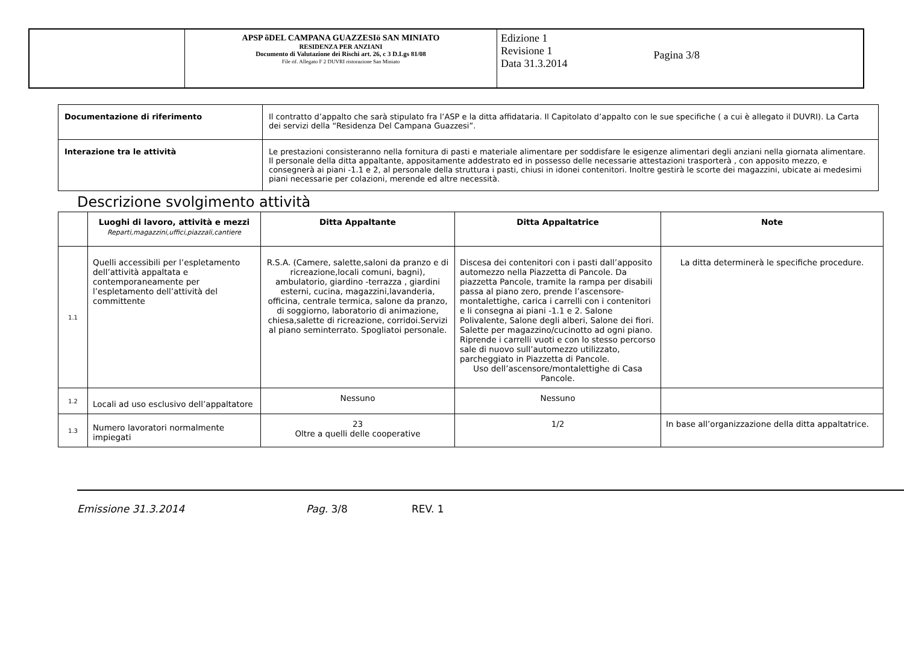| | APSP õDEL CAMPANA GUAZZESIö SAN MINIATO RESIDENZA PER ANZIANI Documento di Valutazione dei Rischi art. 26, c 3 D.Lgs 81/08 File rif. Allegato F 2 DUVRI ristorazione San Miniato | Edizione 1 Revisione 1 Data 31.3.2014 Pagina 3/8 |
| Documentazione di riferimento | Il contratto d’appalto che sarà stipulato fra l’ASP e la ditta affidataria. Il Capitolato d’appalto con le sue specifiche ( a cui è allegato il DUVRI). La Carta dei servizi della “Residenza Del Campana Guazzesi”. |
| Interazione tra le attività | Le prestazioni consisteranno nella fornitura di pasti e materiale alimentare per soddisfare le esigenze alimentari degli anziani nella giornata alimentare. Il personale della ditta appaltante, appositamente addestrato ed in possesso delle necessarie attestazioni trasporterà , con apposito mezzo, e consegnerà ai piani -1.1 e 2, al personale della struttura i pasti, chiusi in idonei contenitori. Inoltre gestirà le scorte dei magazzini, ubicate ai medesimi piani necessarie per colazioni, merende ed altre necessità. |
Descrizione svolgimento attività
| | Luoghi di lavoro, attività e mezzi Reparti,magazzini,uffici,piazzali,cantiere | Ditta Appaltante | Ditta Appaltatrice | Note |
| --- | --- | --- | --- | --- |
| 1.1 | Quelli accessibili per l’espletamento dell’attività appaltata e contemporaneamente per l’espletamento dell’attività del committente | R.S.A. (Camere, salette,saloni da pranzo e di ricreazione,locali comuni, bagni), ambulatorio, giardino -terrazza , giardini esterni, cucina, magazzini,lavanderia, officina, centrale termica, salone da pranzo, di soggiorno, laboratorio di animazione, chiesa,salette di ricreazione, corridoi.Servizi al piano seminterrato. Spogliatoi personale. | Discesa dei contenitori con i pasti dall’apposito automezzo nella Piazzetta di Pancole. Da piazzetta Pancole, tramite la rampa per disabili passa al piano zero, prende l’ascensore- montalettighe, carica i carrelli con i contenitori e li consegna ai piani -1.1 e 2. Salone Polivalente, Salone degli alberi, Salone dei fiori. Salette per magazzino/cucinotto ad ogni piano. Riprende i carrelli vuoti e con lo stesso percorso sale di nuovo sull’automezzo utilizzato, parcheggiato in Piazzetta di Pancole. Uso dell’ascensore/montalettighe di Casa Pancole. | La ditta determinerà le specifiche procedure. |
| 1.2 | Locali ad uso esclusivo dell’appaltatore | Nessuno | Nessuno | |
| 1.3 | Numero lavoratori normalmente impiegati | 23 Oltre a quelli delle cooperative | 1/2 | In base all’organizzazione della ditta appaltatrice. |
Emissione 31.3.2014 Pag. 3/8 REV. 1